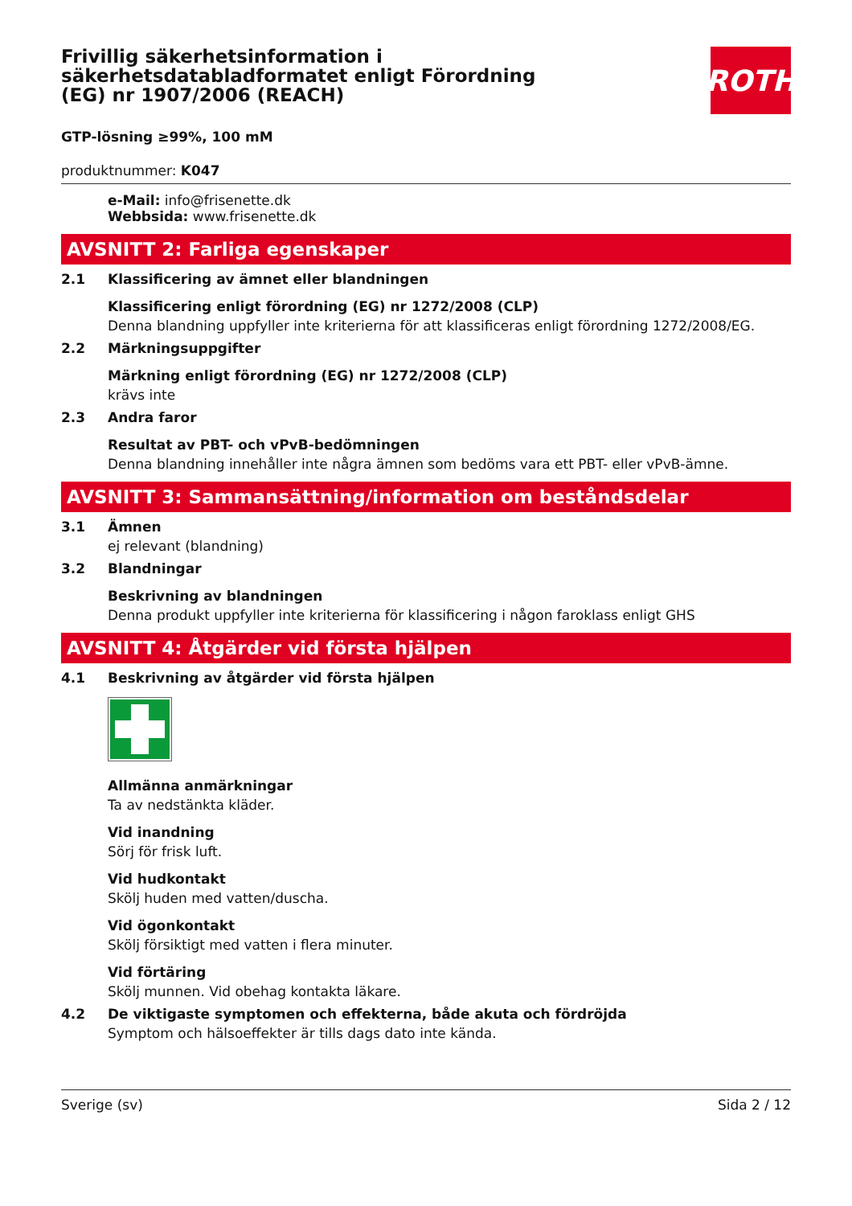Frivillig säkerhetsinformation i säkerhetsdatabladformatet enligt Förordning (EG) nr 1907/2006 (REACH)
ROTH
GTP-lösning ≥99%, 100 mM
produktnummer: K047
e-Mail: info@frisenette.dk
Webbsida: www.frisenette.dk
AVSNITT 2: Farliga egenskaper
2.1 Klassificering av ämnet eller blandningen
Klassificering enligt förordning (EG) nr 1272/2008 (CLP)
Denna blandning uppfyller inte kriterierna för att klassificeras enligt förordning 1272/2008/EG.
2.2 Märkningsuppgifter
Märkning enligt förordning (EG) nr 1272/2008 (CLP)
krävs inte
2.3 Andra faror
Resultat av PBT- och vPvB-bedömningen
Denna blandning innehåller inte några ämnen som bedöms vara ett PBT- eller vPvB-ämne.
AVSNITT 3: Sammansättning/information om beståndsdelar
3.1 Ämnen
ej relevant (blandning)
3.2 Blandningar
Beskrivning av blandningen
Denna produkt uppfyller inte kriterierna för klassificering i någon faroklass enligt GHS
AVSNITT 4: Åtgärder vid första hjälpen
4.1 Beskrivning av åtgärder vid första hjälpen
Allmänna anmärkningar
Ta av nedstänkta kläder.
Vid inandning
Sörj för frisk luft.
Vid hudkontakt
Skölj huden med vatten/duscha.
Vid ögonkontakt
Skölj försiktigt med vatten i flera minuter.
Vid förtäring
Skölj munnen. Vid obehag kontakta läkare.
4.2 De viktigaste symptomen och effekterna, både akuta och fördröjda
Symptom och hälsoeffekter är tills dags dato inte kända.
Sverige (sv) Sida 2 / 12